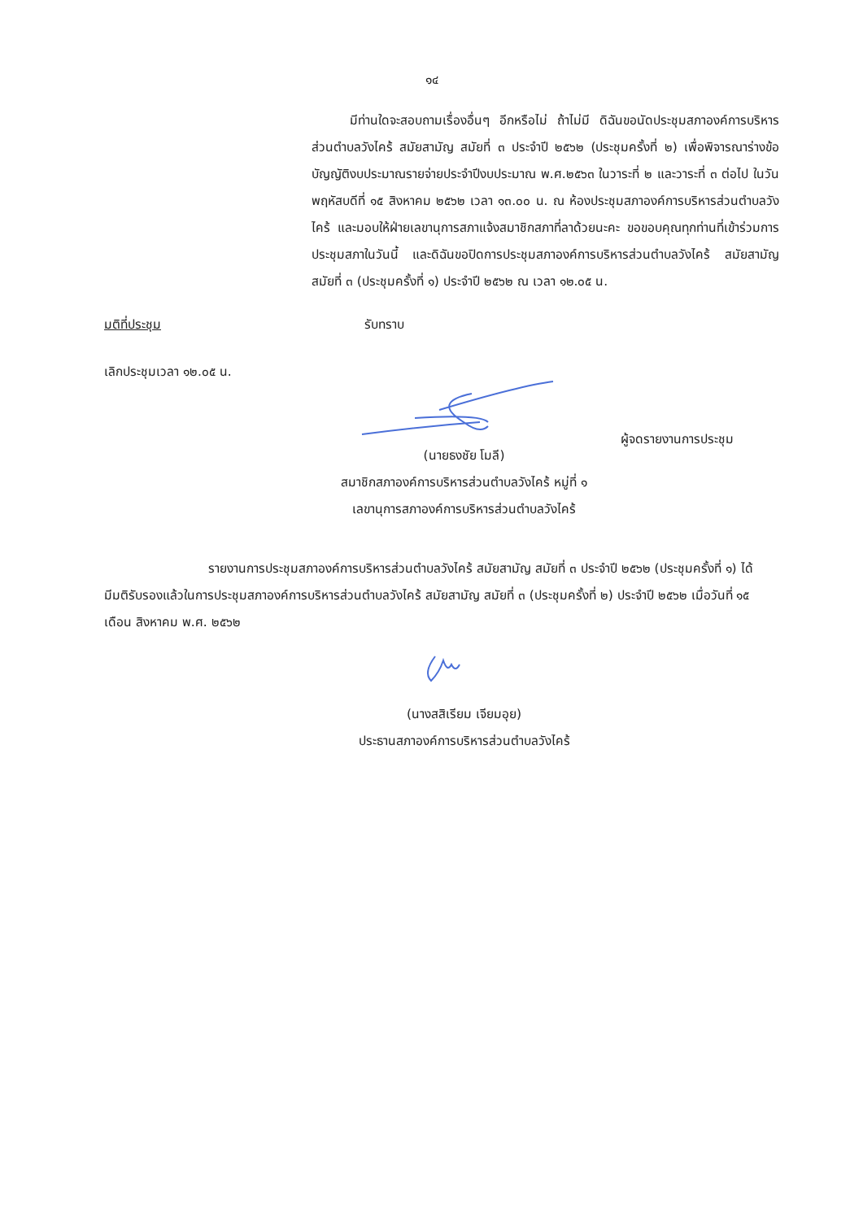๑๔
   มีท่านใดจะสอบถามเรื่องอื่นๆ อีกหรือไม่ ถ้าไม่มี ดิฉันขอนัดประชุมสภาองค์การบริหารส่วนตำบลวังไคร้ สมัยสามัญ สมัยที่ ๓ ประจำปี ๒๕๖๒ (ประชุมครั้งที่ ๒) เพื่อพิจารณาร่างข้อบัญญัติงบประมาณรายจ่ายประจำปีงบประมาณ พ.ศ.๒๕๖๓ ในวาระที่ ๒ และวาระที่ ๓ ต่อไป ในวันพฤหัสบดีที่ ๑๕ สิงหาคม ๒๕๖๒ เวลา ๑๓.๐๐ น. ณ ห้องประชุมสภาองค์การบริหารส่วนตำบลวังไคร้ และมอบให้ฝ่ายเลขานุการสภาแจ้งสมาชิกสภาที่ลาด้วยนะคะ ขอขอบคุณทุกท่านที่เข้าร่วมการประชุมสภาในวันนี้ และดิฉันขอปิดการประชุมสภาองค์การบริหารส่วนตำบลวังไคร้ สมัยสามัญ สมัยที่ ๓ (ประชุมครั้งที่ ๑) ประจำปี ๒๕๖๒ ณ เวลา ๑๒.๐๕ น.
มติที่ประชุม รับทราบ
เลิกประชุมเวลา ๑๒.๐๕ น.
ผู้จดรายงานการประชุม
(นายธงชัย โมลี)
สมาชิกสภาองค์การบริหารส่วนตำบลวังไคร้ หมู่ที่ ๑
เลขานุการสภาองค์การบริหารส่วนตำบลวังไคร้
รายงานการประชุมสภาองค์การบริหารส่วนตำบลวังไคร้ สมัยสามัญ สมัยที่ ๓ ประจำปี ๒๕๖๒ (ประชุมครั้งที่ ๑) ได้มีมติรับรองแล้วในการประชุมสภาองค์การบริหารส่วนตำบลวังไคร้ สมัยสามัญ สมัยที่ ๓ (ประชุมครั้งที่ ๒) ประจำปี ๒๕๖๒ เมื่อวันที่ ๑๕ เดือน สิงหาคม พ.ศ. ๒๕๖๒
(นางสสิเรียม เจียมอุย)
ประธานสภาองค์การบริหารส่วนตำบลวังไคร้